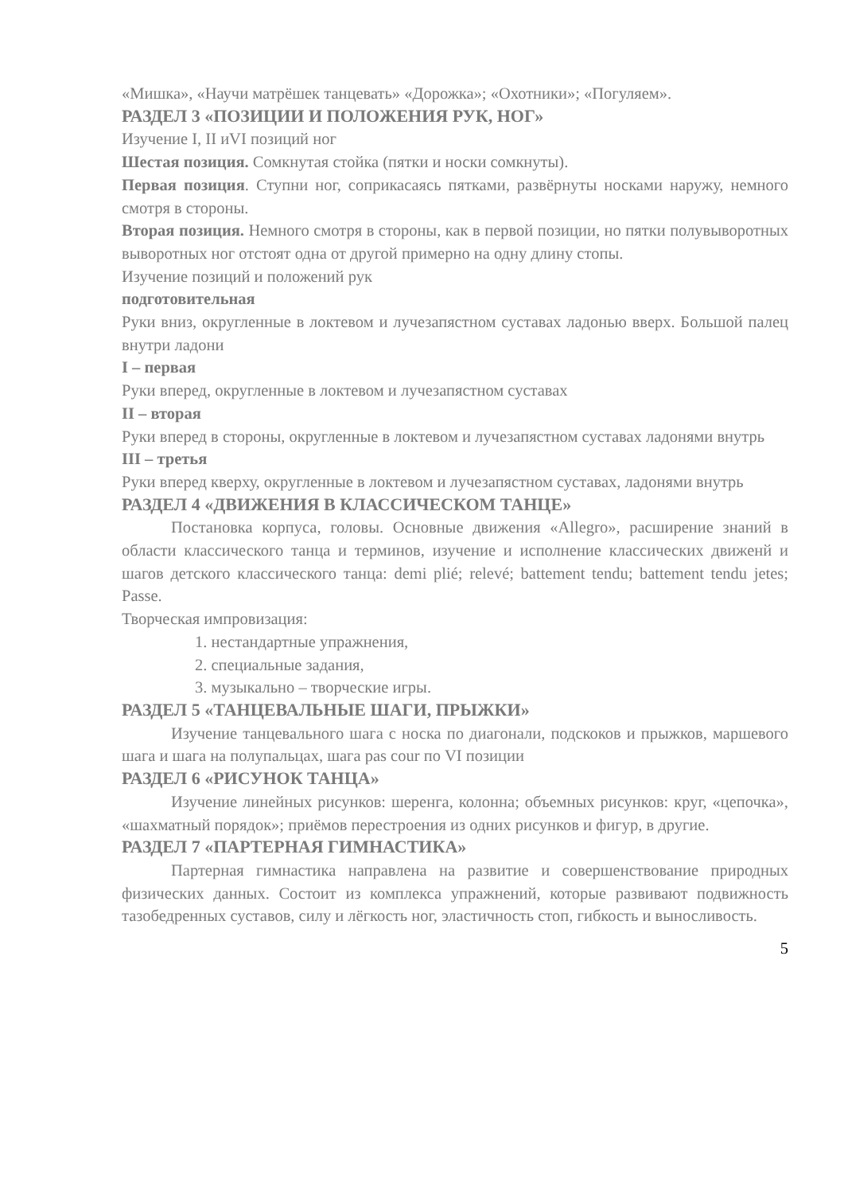«Мишка», «Научи матрёшек танцевать» «Дорожка»; «Охотники»; «Погуляем».
РАЗДЕЛ 3 «ПОЗИЦИИ И ПОЛОЖЕНИЯ РУК, НОГ»
Изучение I, II иVI позиций ног
Шестая позиция. Сомкнутая стойка (пятки и носки сомкнуты).
Первая позиция. Ступни ног, соприкасаясь пятками, развёрнуты носками наружу, немного смотря в стороны.
Вторая позиция. Немного смотря в стороны, как в первой позиции, но пятки полувыворотных выворотных ног отстоят одна от другой примерно на одну длину стопы.
Изучение позиций и положений рук
подготовительная
Руки вниз, округленные в локтевом и лучезапястном суставах ладонью вверх. Большой палец внутри ладони
I – первая
Руки вперед, округленные в локтевом и лучезапястном суставах
II – вторая
Руки вперед в стороны, округленные в локтевом и лучезапястном суставах ладонями внутрь
III – третья
Руки вперед кверху, округленные в локтевом и лучезапястном суставах, ладонями внутрь
РАЗДЕЛ 4 «ДВИЖЕНИЯ В КЛАССИЧЕСКОМ ТАНЦЕ»
Постановка корпуса, головы. Основные движения «Allegro», расширение знаний в области классического танца и терминов, изучение и исполнение классических движенй и шагов детского классического танца: demi plié; relevé; battement tendu; battement tendu jetes; Passe.
Творческая импровизация:
1. нестандартные упражнения,
2. специальные задания,
3. музыкально – творческие игры.
РАЗДЕЛ 5 «ТАНЦЕВАЛЬНЫЕ ШАГИ, ПРЫЖКИ»
Изучение танцевального шага с носка по диагонали, подскоков и прыжков, маршевого шага и шага на полупальцах, шага pas cour по VI позиции
РАЗДЕЛ 6 «РИСУНОК ТАНЦА»
Изучение линейных рисунков: шеренга, колонна; объемных рисунков: круг, «цепочка», «шахматный порядок»; приёмов перестроения из одних рисунков и фигур, в другие.
РАЗДЕЛ 7 «ПАРТЕРНАЯ ГИМНАСТИКА»
Партерная гимнастика направлена на развитие и совершенствование природных физических данных. Состоит из комплекса упражнений, которые развивают подвижность тазобедренных суставов, силу и лёгкость ног, эластичность стоп, гибкость и выносливость.
5